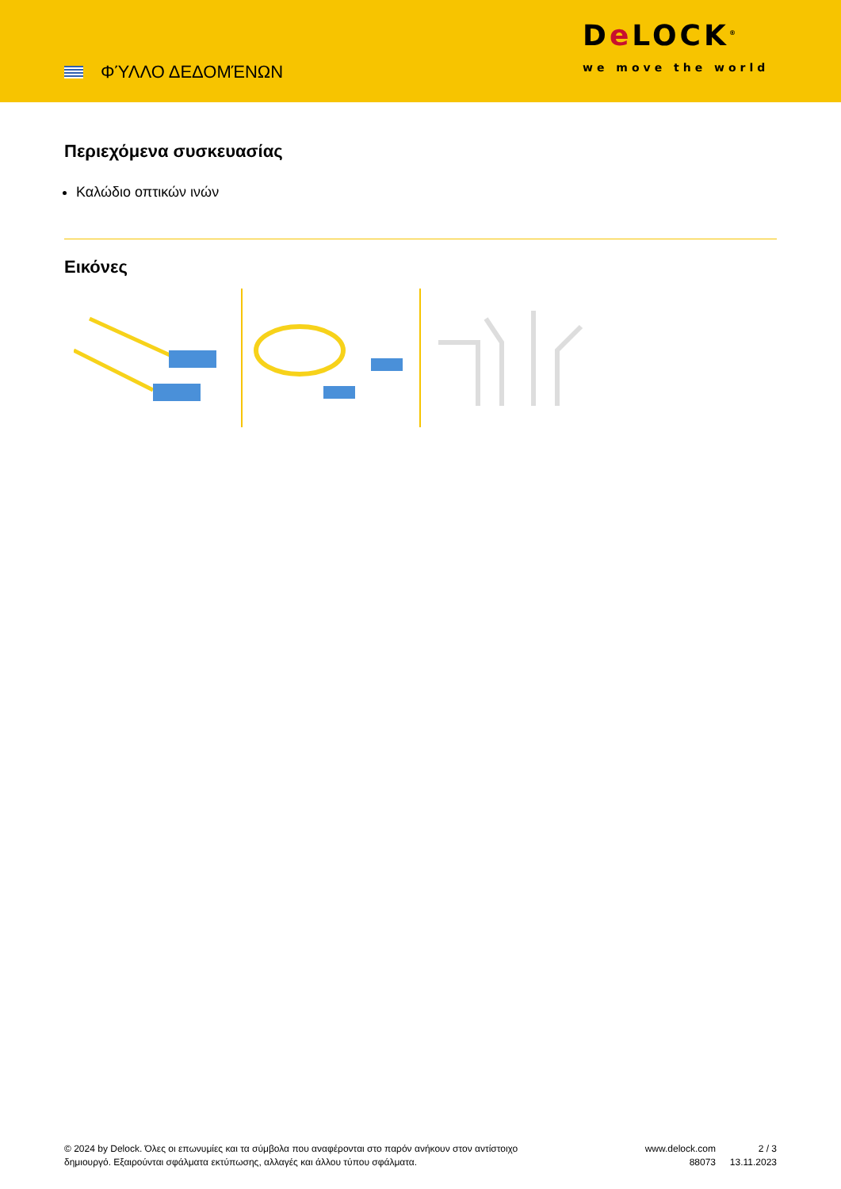ΦΎΛΛΟ ΔΕΔΟΜΈΝΩΝ
De LOCK<sup>®</sup>
we move the world
Περιεχόμενα συσκευασίας
Καλώδιο οπτικών ινών
Εικόνες
© 2024 by Delock. Όλες οι επωνυμίες και τα σύμβολα που αναφέρονται στο παρόν ανήκουν στον αντίστοιχο δημιουργό. Εξαιρούνται σφάλματα εκτύπωσης, αλλαγές και άλλου τύπου σφάλματα.
www.delock.com
88073
2 / 3
13.11.2023